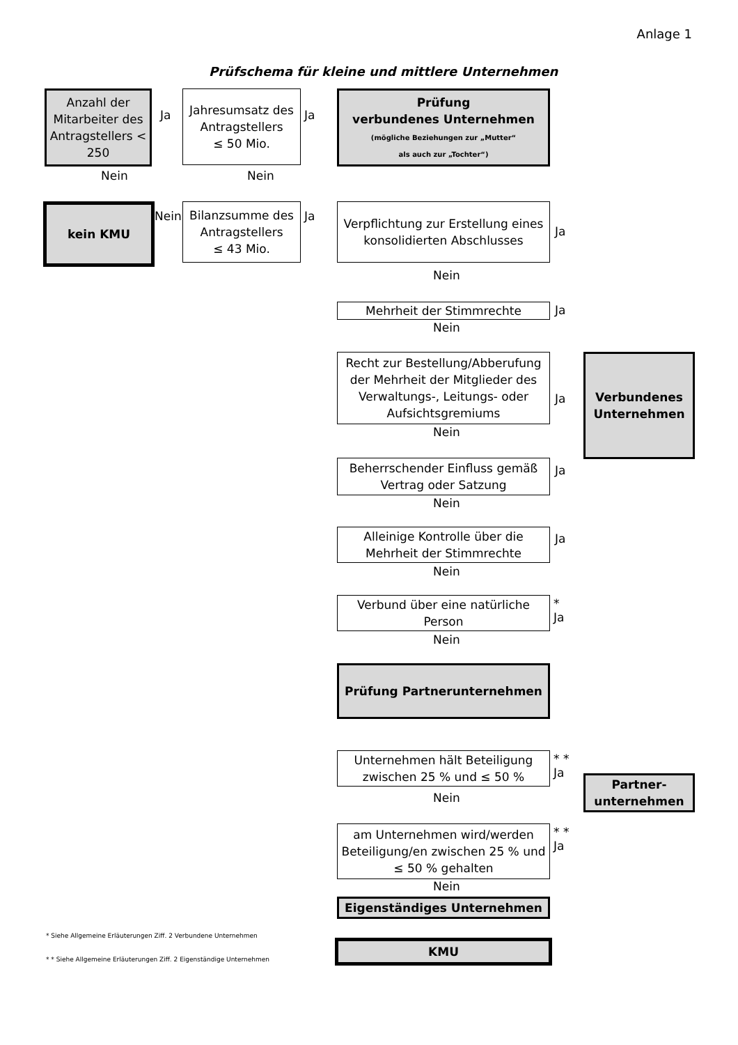Anlage 1
Prüfschema für kleine und mittlere Unternehmen
Anzahl der Mitarbeiter des Antragstellers < 250
Ja
Jahresumsatz des Antragstellers
≤ 50 Mio.
Ja
Prüfung
verbundenes Unternehmen
(mögliche Beziehungen zur „Mutter“
als auch zur „Tochter“)
Nein Nein
kein KMU
Nein
Bilanzsumme des Antragstellers
≤ 43 Mio.
Ja
Verpflichtung zur Erstellung eines konsolidierten Abschlusses
Ja
Nein
Mehrheit der Stimmrechte Ja
Nein
Recht zur Bestellung/Abberufung der Mehrheit der Mitglieder des Verwaltungs-, Leitungs- oder Aufsichtsgremiums
Ja
Verbundenes Unternehmen
Nein
Beherrschender Einfluss gemäß Vertrag oder Satzung
Ja
Nein
Alleinige Kontrolle über die Mehrheit der Stimmrechte
Ja
Nein
Verbund über eine natürliche Person
*
Ja
Nein
Prüfung Partnerunternehmen
Unternehmen hält Beteiligung zwischen 25 % und ≤ 50 %
* *
Ja
Partner-
unternehmen
Nein
am Unternehmen wird/werden Beteiligung/en zwischen 25 % und ≤ 50 % gehalten
* *
Ja
Nein
Eigenständiges Unternehmen
* Siehe Allgemeine Erläuterungen Ziff. 2 Verbundene Unternehmen
* * Siehe Allgemeine Erläuterungen Ziff. 2 Eigenständige Unternehmen
KMU